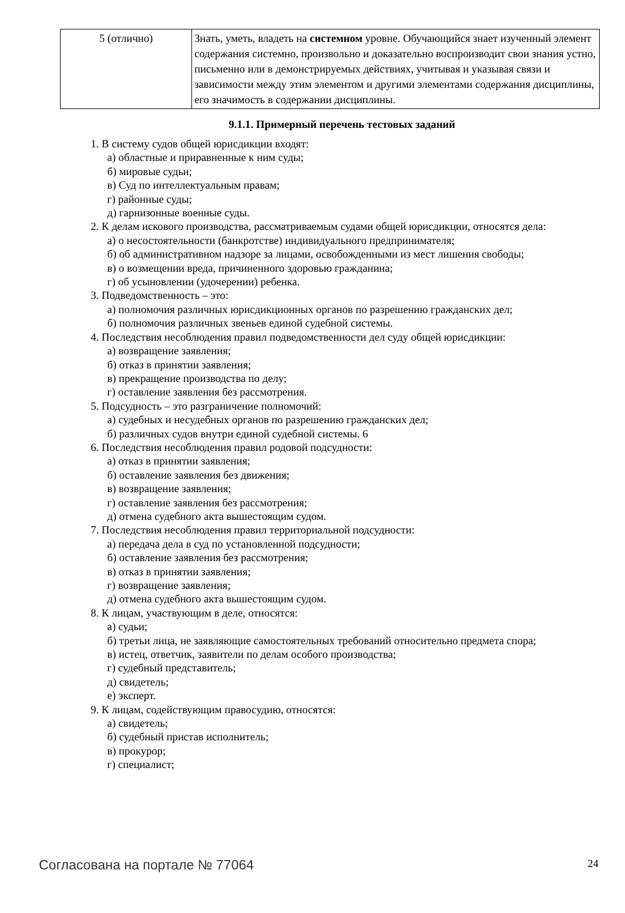| 5 (отлично) | Знать, уметь, владеть на системном уровне. Обучающийся знает изученный элемент содержания системно, произвольно и доказательно воспроизводит свои знания устно, письменно или в демонстрируемых действиях, учитывая и указывая связи и зависимости между этим элементом и другими элементами содержания дисциплины, его значимость в содержании дисциплины. |
9.1.1. Примерный перечень тестовых заданий
1. В систему судов общей юрисдикции входят:
а) областные и приравненные к ним суды;
б) мировые судьи;
в) Суд по интеллектуальным правам;
г) районные суды;
д) гарнизонные военные суды.
2. К делам искового производства, рассматриваемым судами общей юрисдикции, относятся дела:
а) о несостоятельности (банкротстве) индивидуального предпринимателя;
б) об административном надзоре за лицами, освобожденными из мест лишения свободы;
в) о возмещении вреда, причиненного здоровью гражданина;
г) об усыновлении (удочерении) ребенка.
3. Подведомственность – это:
а) полномочия различных юрисдикционных органов по разрешению гражданских дел;
б) полномочия различных звеньев единой судебной системы.
4. Последствия несоблюдения правил подведомственности дел суду общей юрисдикции:
а) возвращение заявления;
б) отказ в принятии заявления;
в) прекращение производства по делу;
г) оставление заявления без рассмотрения.
5. Подсудность – это разграничение полномочий:
а) судебных и несудебных органов по разрешению гражданских дел;
б) различных судов внутри единой судебной системы. 6
6. Последствия несоблюдения правил родовой подсудности:
а) отказ в принятии заявления;
б) оставление заявления без движения;
в) возвращение заявления;
г) оставление заявления без рассмотрения;
д) отмена судебного акта вышестоящим судом.
7. Последствия несоблюдения правил территориальной подсудности:
а) передача дела в суд по установленной подсудности;
б) оставление заявления без рассмотрения;
в) отказ в принятии заявления;
г) возвращение заявления;
д) отмена судебного акта вышестоящим судом.
8. К лицам, участвующим в деле, относятся:
а) судьи;
б) третьи лица, не заявляющие самостоятельных требований относительно предмета спора;
в) истец, ответчик, заявители по делам особого производства;
г) судебный представитель;
д) свидетель;
е) эксперт.
9. К лицам, содействующим правосудию, относятся:
а) свидетель;
б) судебный пристав исполнитель;
в) прокурор;
г) специалист;
Согласована на портале № 77064 24